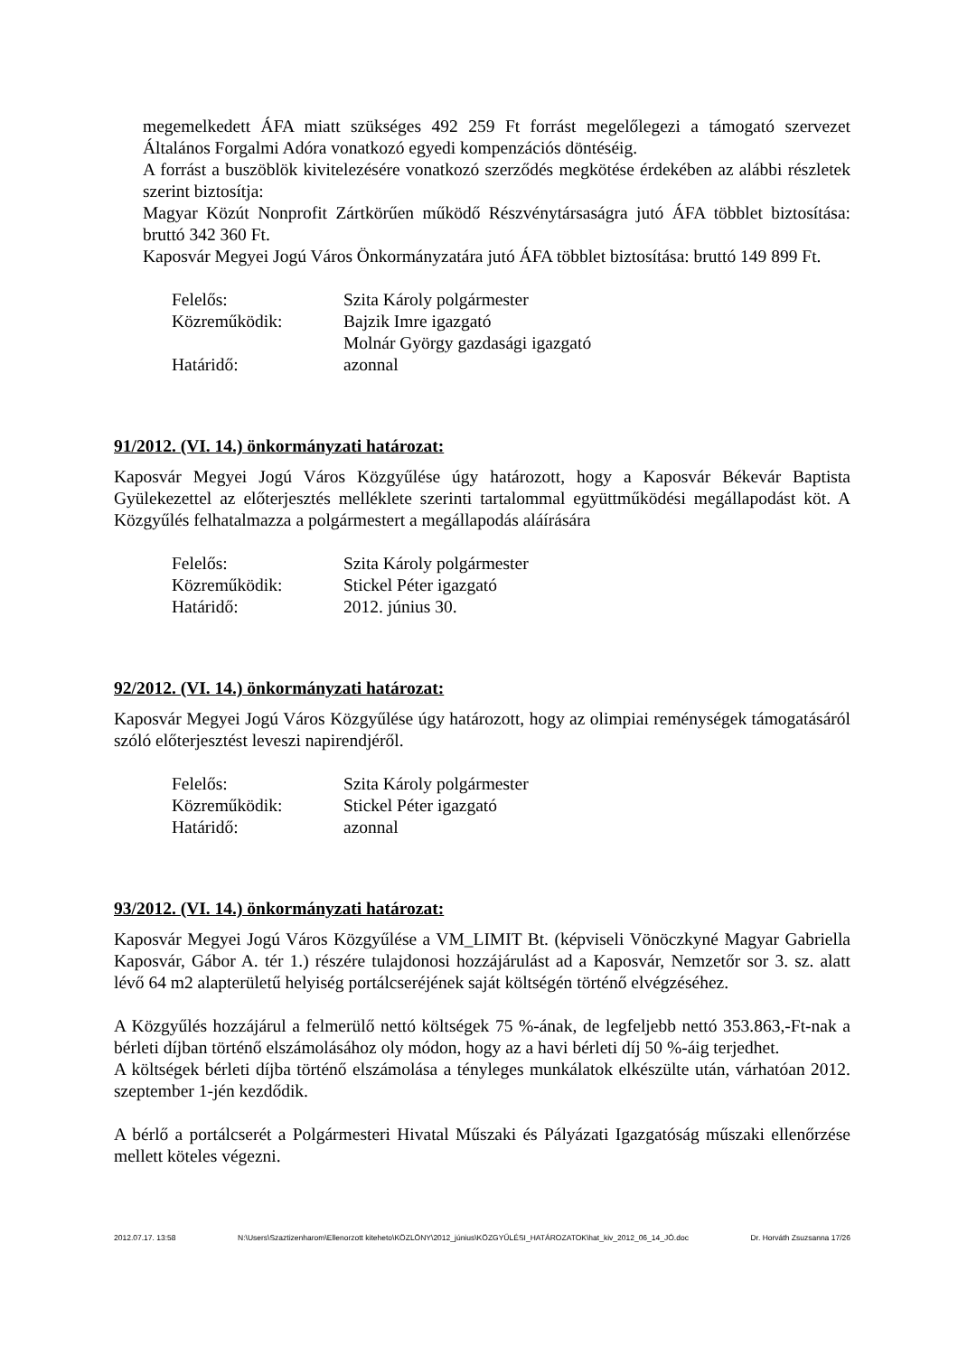megemelkedett ÁFA miatt szükséges 492 259 Ft forrást megelőlegezi a támogató szervezet Általános Forgalmi Adóra vonatkozó egyedi kompenzációs döntéséig.
A forrást a buszöblök kivitelezésére vonatkozó szerződés megkötése érdekében az alábbi részletek szerint biztosítja:
Magyar Közút Nonprofit Zártkörűen működő Részvénytársaságra jutó ÁFA többlet biztosítása: bruttó 342 360 Ft.
Kaposvár Megyei Jogú Város Önkormányzatára jutó ÁFA többlet biztosítása: bruttó 149 899 Ft.
| Felelős: | Szita Károly polgármester |
| Közreműködik: | Bajzik Imre igazgató |
| | Molnár György gazdasági igazgató |
| Határidő: | azonnal |
91/2012. (VI. 14.) önkormányzati határozat:
Kaposvár Megyei Jogú Város Közgyűlése úgy határozott, hogy a Kaposvár Békevár Baptista Gyülekezettel az előterjesztés melléklete szerinti tartalommal együttműködési megállapodást köt. A Közgyűlés felhatalmazza a polgármestert a megállapodás aláírására
| Felelős: | Szita Károly polgármester |
| Közreműködik: | Stickel Péter igazgató |
| Határidő: | 2012. június 30. |
92/2012. (VI. 14.) önkormányzati határozat:
Kaposvár Megyei Jogú Város Közgyűlése úgy határozott, hogy az olimpiai reménységek támogatásáról szóló előterjesztést leveszi napirendjéről.
| Felelős: | Szita Károly polgármester |
| Közreműködik: | Stickel Péter igazgató |
| Határidő: | azonnal |
93/2012. (VI. 14.) önkormányzati határozat:
Kaposvár Megyei Jogú Város Közgyűlése a VM_LIMIT Bt. (képviseli Vönöczkyné Magyar Gabriella Kaposvár, Gábor A. tér 1.) részére tulajdonosi hozzájárulást ad a Kaposvár, Nemzetőr sor 3. sz. alatt lévő 64 m2 alapterületű helyiség portálcseréjének saját költségén történő elvégzéséhez.
A Közgyűlés hozzájárul a felmerülő nettó költségek 75 %-ának, de legfeljebb nettó 353.863,-Ft-nak a bérleti díjban történő elszámolásához oly módon, hogy az a havi bérleti díj 50 %-áig terjedhet.
A költségek bérleti díjba történő elszámolása a tényleges munkálatok elkészülte után, várhatóan 2012. szeptember 1-jén kezdődik.
A bérlő a portálcserét a Polgármesteri Hivatal Műszaki és Pályázati Igazgatóság műszaki ellenőrzése mellett köteles végezni.
2012.07.17. 13:58 N:\Users\Szaztizenharom\Ellenorzott kiteheto\KÖZLÖNY\2012_június\KÖZGYŰLÉSI_HATÁROZATOK\hat_kiv_2012_06_14_JÓ.doc Dr. Horváth Zsuzsanna 17/26